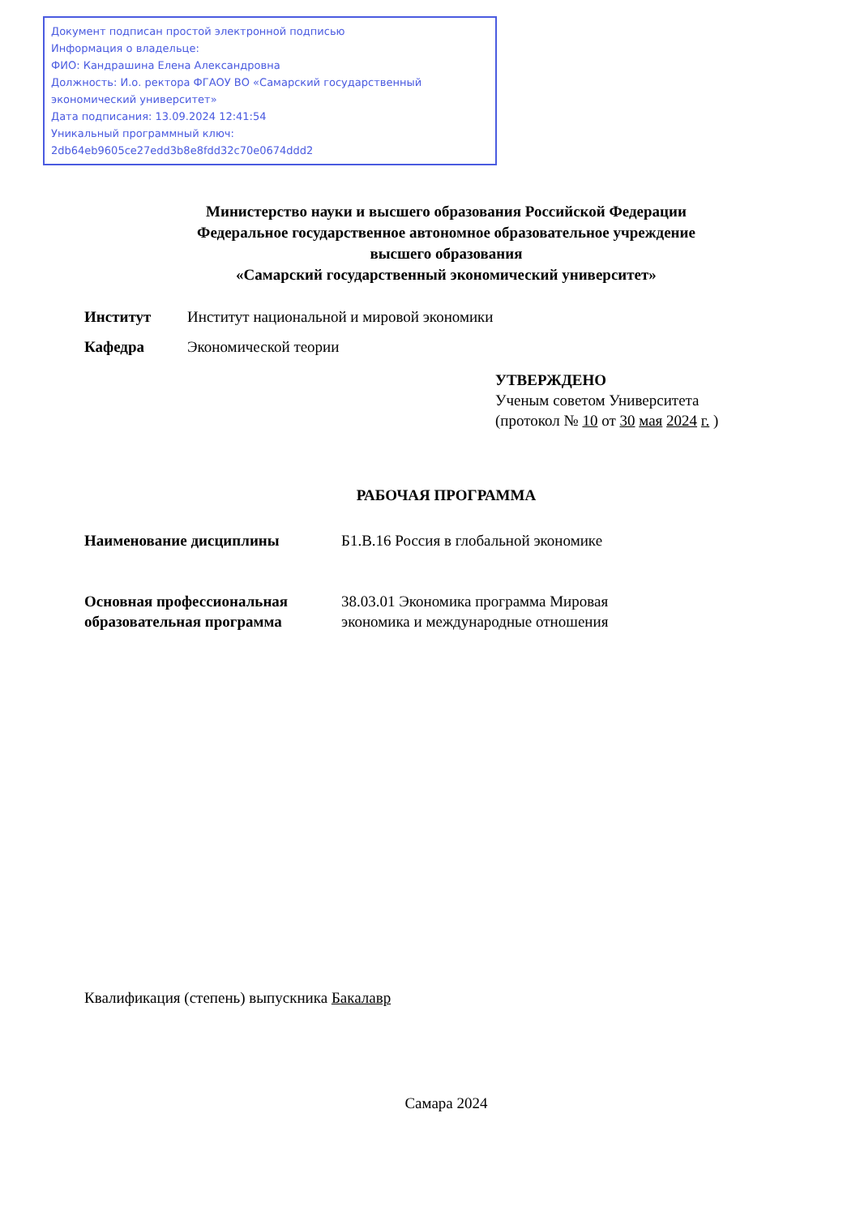Документ подписан простой электронной подписью
Информация о владельце:
ФИО: Кандрашина Елена Александровна
Должность: И.о. ректора ФГАОУ ВО «Самарский государственный экономический университет»
Дата подписания: 13.09.2024 12:41:54
Уникальный программный ключ:
2db64eb9605ce27edd3b8e8fdd32c70e0674ddd2
Министерство науки и высшего образования Российской Федерации
Федеральное государственное автономное образовательное учреждение
высшего образования
«Самарский государственный экономический университет»
Институт Институт национальной и мировой экономики
Кафедра Экономической теории
УТВЕРЖДЕНО
Ученым советом Университета
(протокол № 10 от 30 мая 2024 г. )
РАБОЧАЯ ПРОГРАММА
Наименование дисциплины Б1.В.16 Россия в глобальной экономике
Основная профессиональная образовательная программа 38.03.01 Экономика программа Мировая экономика и международные отношения
Квалификация (степень) выпускника Бакалавр
Самара 2024